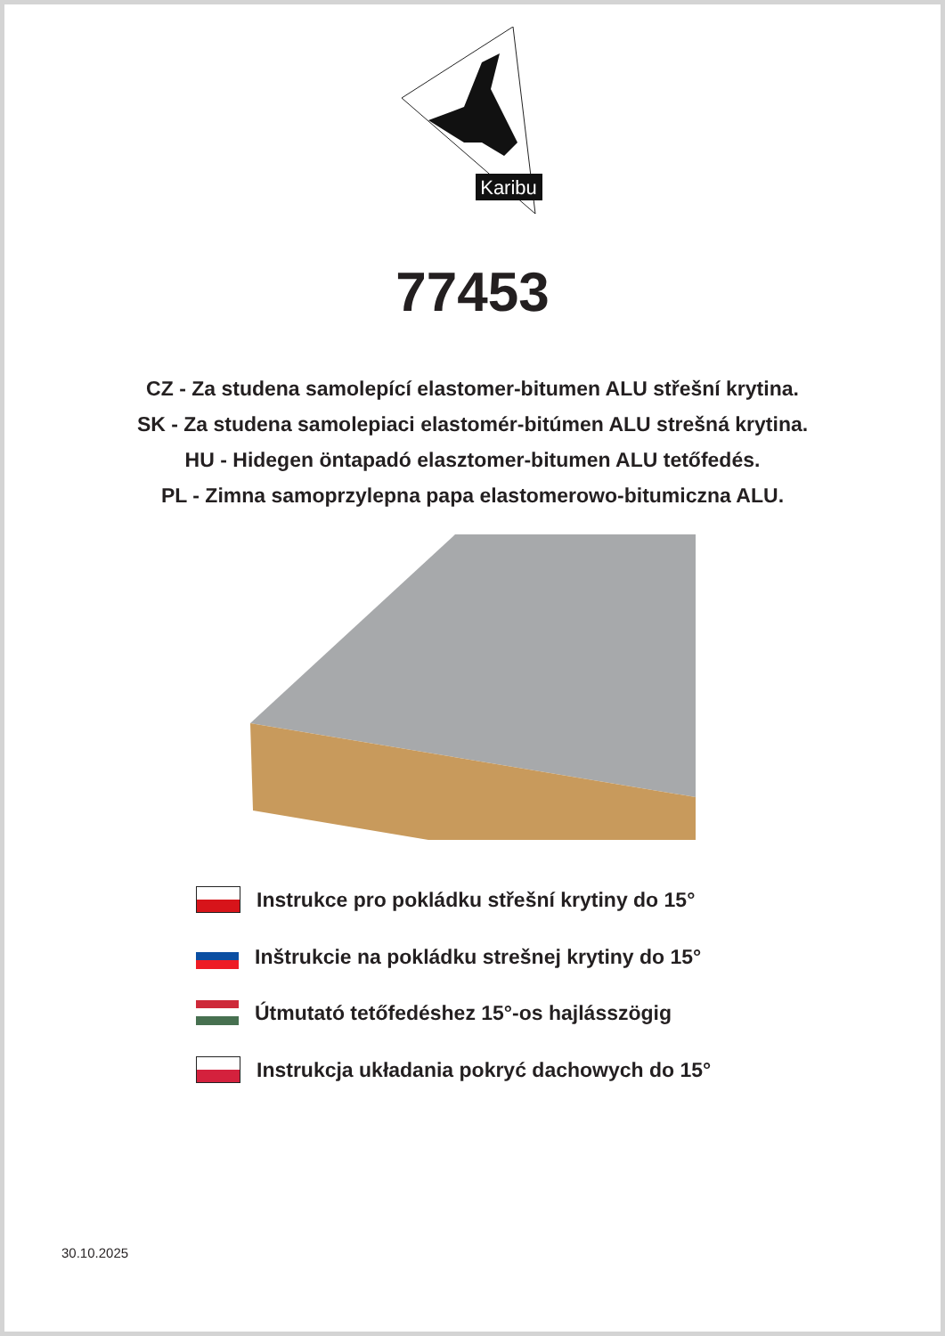Karibu
77453
CZ - Za studena samolepící elastomer-bitumen ALU střešní krytina.
SK - Za studena samolepiaci elastomér-bitúmen ALU strešná krytina.
HU - Hidegen öntapadó elasztomer-bitumen ALU tetőfedés.
PL - Zimna samoprzylepna papa elastomerowo-bitumiczna ALU.
Instrukce pro pokládku střešní krytiny do 15°
Inštrukcie na pokládku strešnej krytiny do 15°
Útmutató tetőfedéshez 15°-os hajlásszögig
Instrukcja układania pokryć dachowych do 15°
30.10.2025